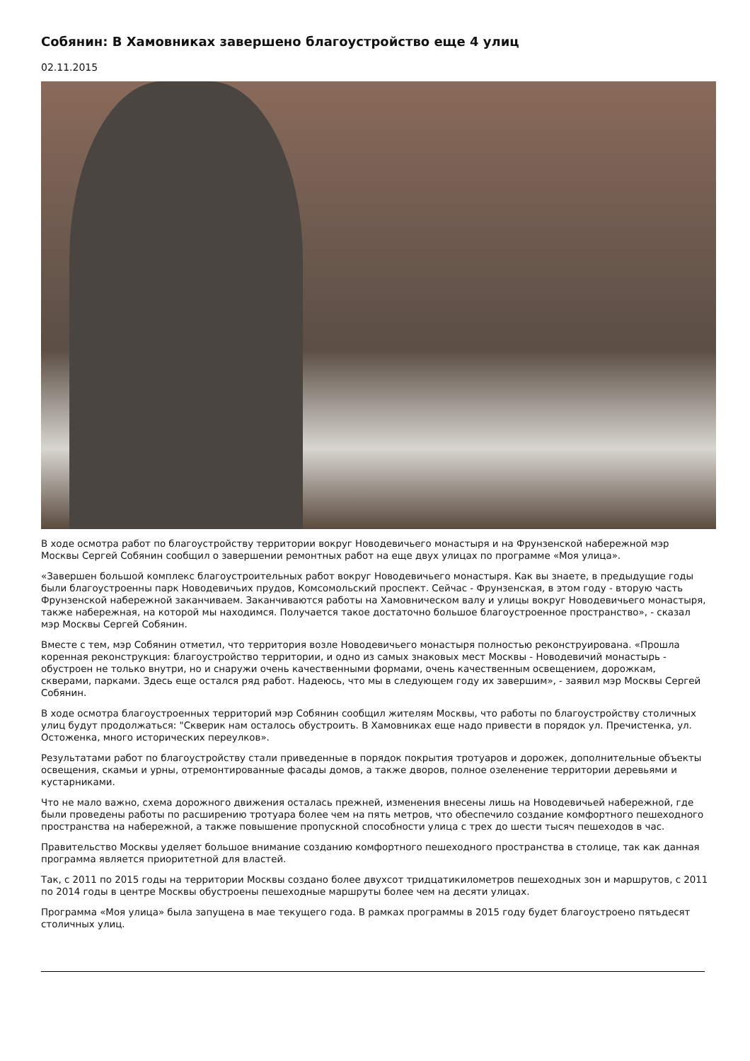Собянин: В Хамовниках завершено благоустройство еще 4 улиц
02.11.2015
В ходе осмотра работ по благоустройству территории вокруг Новодевичьего монастыря и на Фрунзенской набережной мэр Москвы Сергей Собянин сообщил о завершении ремонтных работ на еще двух улицах по программе «Моя улица».
«Завершен большой комплекс благоустроительных работ вокруг Новодевичьего монастыря. Как вы знаете, в предыдущие годы были благоустроенны парк Новодевичьих прудов, Комсомольский проспект. Сейчас - Фрунзенская, в этом году - вторую часть Фрунзенской набережной заканчиваем. Заканчиваются работы на Хамовническом валу и улицы вокруг Новодевичьего монастыря, также набережная, на которой мы находимся. Получается такое достаточно большое благоустроенное пространство», - сказал мэр Москвы Сергей Собянин.
Вместе с тем, мэр Собянин отметил, что территория возле Новодевичьего монастыря полностью реконструирована. «Прошла коренная реконструкция: благоустройство территории, и одно из самых знаковых мест Москвы - Новодевичий монастырь - обустроен не только внутри, но и снаружи очень качественными формами, очень качественным освещением, дорожкам, скверами, парками. Здесь еще остался ряд работ. Надеюсь, что мы в следующем году их завершим», - заявил мэр Москвы Сергей Собянин.
В ходе осмотра благоустроенных территорий мэр Собянин сообщил жителям Москвы, что работы по благоустройству столичных улиц будут продолжаться: "Скверик нам осталось обустроить. В Хамовниках еще надо привести в порядок ул. Пречистенка, ул. Остоженка, много исторических переулков».
Результатами работ по благоустройству стали приведенные в порядок покрытия тротуаров и дорожек, дополнительные объекты освещения, скамьи и урны, отремонтированные фасады домов, а также дворов, полное озеленение территории деревьями и кустарниками.
Что не мало важно, схема дорожного движения осталась прежней, изменения внесены лишь на Новодевичьей набережной, где были проведены работы по расширению тротуара более чем на пять метров, что обеспечило создание комфортного пешеходного пространства на набережной, а также повышение пропускной способности улица с трех до шести тысяч пешеходов в час.
Правительство Москвы уделяет большое внимание созданию комфортного пешеходного пространства в столице, так как данная программа является приоритетной для властей.
Так, с 2011 по 2015 годы на территории Москвы создано более двухсот тридцатикилометров пешеходных зон и маршрутов, с 2011 по 2014 годы в центре Москвы обустроены пешеходные маршруты более чем на десяти улицах.
Программа «Моя улица» была запущена в мае текущего года. В рамках программы в 2015 году будет благоустроено пятьдесят столичных улиц.